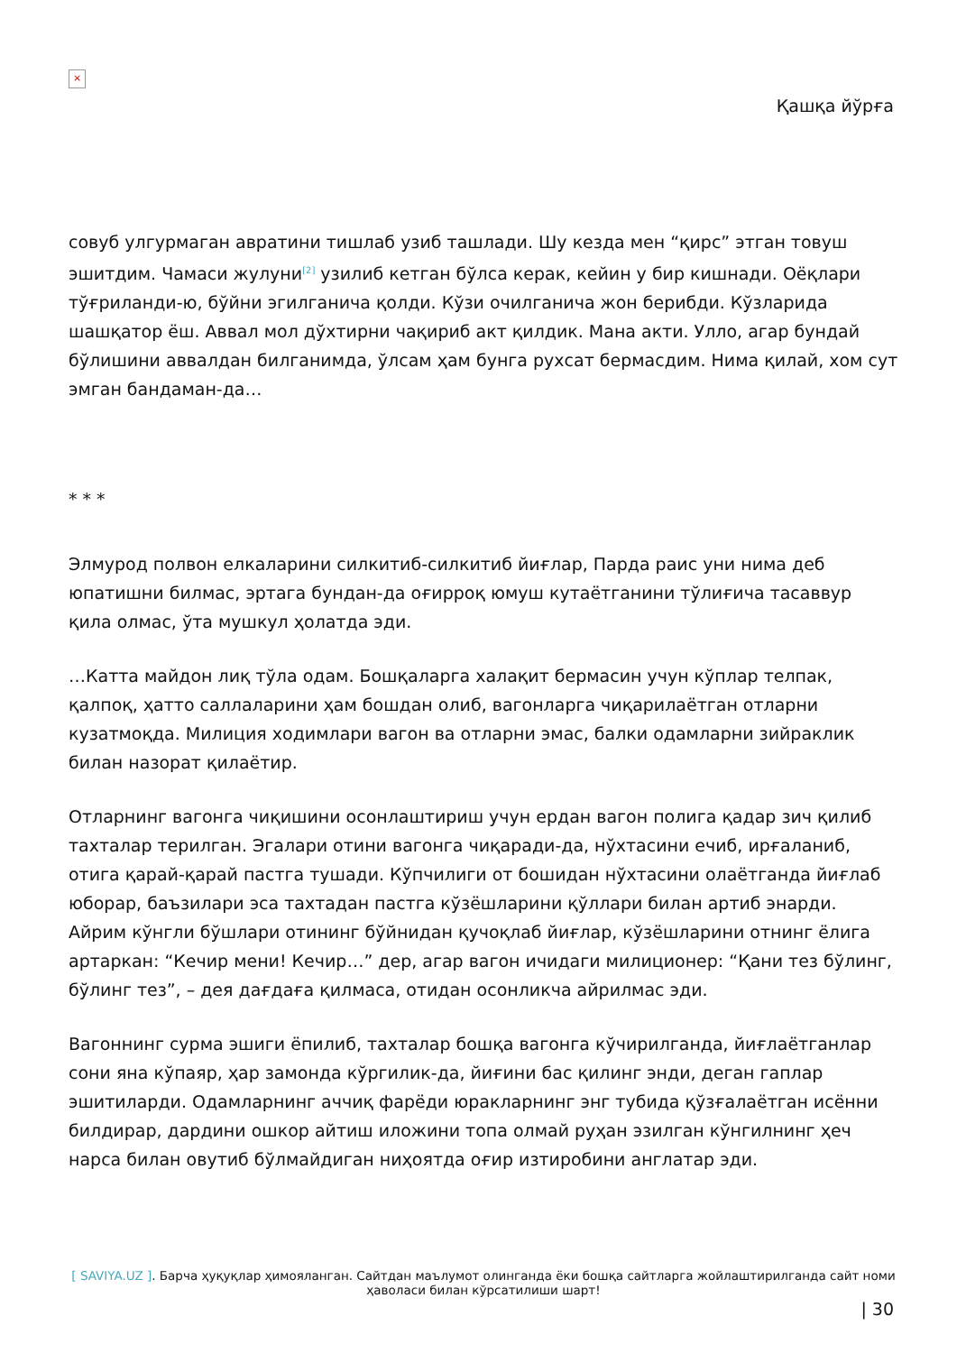×
Қашқа йўрға
совуб улгурмаган авратини тишлаб узиб ташлади. Шу кезда мен “қирс” этган товуш эшитдим. Чамаси жулуни<sup>[2]</sup> узилиб кетган бўлса керак, кейин у бир кишнади. Оёқлари тўғриланди-ю, бўйни эгилганича қолди. Кўзи очилганича жон берибди. Кўзларида шашқатор ёш. Аввал мол дўхтирни чақириб акт қилдик. Мана акти. Улло, агар бундай бўлишини аввалдан билганимда, ўлсам ҳам бунга рухсат бермасдим. Нима қилай, хом сут эмган бандаман-да…
* * *
Элмурод полвон елкаларини силкитиб-силкитиб йиғлар, Парда раис уни нима деб юпатишни билмас, эртага бундан-да оғирроқ юмуш кутаётганини тўлиғича тасаввур қила олмас, ўта мушкул ҳолатда эди.
…Катта майдон лиқ тўла одам. Бошқаларга халақит бермасин учун кўплар телпак, қалпоқ, ҳатто саллаларини ҳам бошдан олиб, вагонларга чиқарилаётган отларни кузатмоқда. Милиция ходимлари вагон ва отларни эмас, балки одамларни зийраклик билан назорат қилаётир.
Отларнинг вагонга чиқишини осонлаштириш учун ердан вагон полига қадар зич қилиб тахталар терилган. Эгалари отини вагонга чиқаради-да, нўхтасини ечиб, ирғаланиб, отига қарай-қарай пастга тушади. Кўпчилиги от бошидан нўхтасини олаётганда йиғлаб юборар, баъзилари эса тахтадан пастга кўзёшларини қўллари билан артиб энарди. Айрим кўнгли бўшлари отининг бўйнидан қучоқлаб йиғлар, кўзёшларини отнинг ёлига артаркан: “Кечир мени! Кечир…” дер, агар вагон ичидаги милиционер: “Қани тез бўлинг, бўлинг тез”, – дея дағдаға қилмаса, отидан осонликча айрилмас эди.
Вагоннинг сурма эшиги ёпилиб, тахталар бошқа вагонга кўчирилганда, йиғлаётганлар сони яна кўпаяр, ҳар замонда кўргилик-да, йиғини бас қилинг энди, деган гаплар эшитиларди. Одамларнинг аччиқ фарёди юракларнинг энг тубида қўзғалаётган исённи билдирар, дардини ошкор айтиш иложини топа олмай руҳан эзилган кўнгилнинг ҳеч нарса билан овутиб бўлмайдиган ниҳоятда оғир изтиробини англатар эди.
[ SAVIYA.UZ ]. Барча ҳуқуқлар ҳимояланган. Сайтдан маълумот олинганда ёки бошқа сайтларга жойлаштирилганда сайт номи ҳаволаси билан кўрсатилиши шарт!
| 30